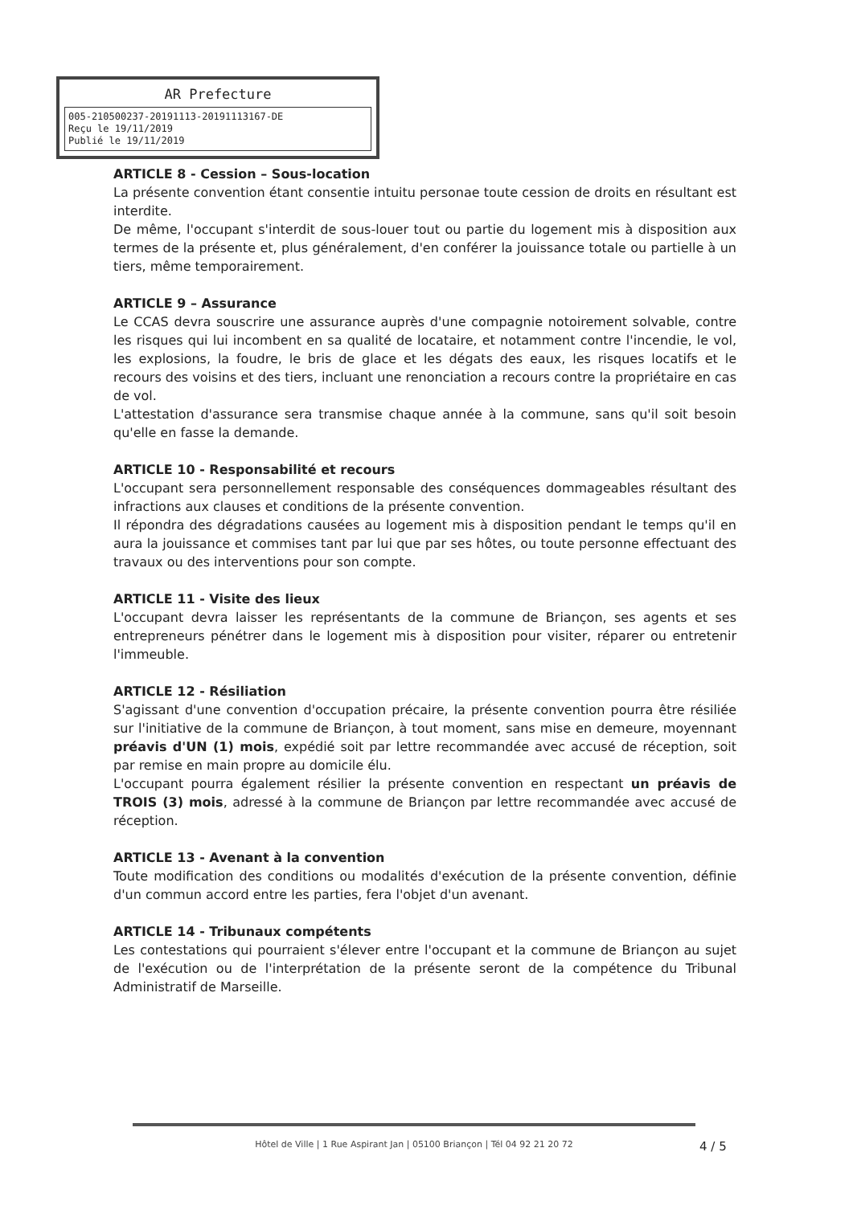AR Prefecture
005-210500237-20191113-20191113167-DE
Reçu le 19/11/2019
Publié le 19/11/2019
ARTICLE 8 - Cession – Sous-location
La présente convention étant consentie intuitu personae toute cession de droits en résultant est interdite.
De même, l'occupant s'interdit de sous-louer tout ou partie du logement mis à disposition aux termes de la présente et, plus généralement, d'en conférer la jouissance totale ou partielle à un tiers, même temporairement.
ARTICLE 9 – Assurance
Le CCAS devra souscrire une assurance auprès d'une compagnie notoirement solvable, contre les risques qui lui incombent en sa qualité de locataire, et notamment contre l'incendie, le vol, les explosions, la foudre, le bris de glace et les dégats des eaux, les risques locatifs et le recours des voisins et des tiers, incluant une renonciation a recours contre la propriétaire en cas de vol.
L'attestation d'assurance sera transmise chaque année à la commune, sans qu'il soit besoin qu'elle en fasse la demande.
ARTICLE 10 - Responsabilité et recours
L'occupant sera personnellement responsable des conséquences dommageables résultant des infractions aux clauses et conditions de la présente convention.
Il répondra des dégradations causées au logement mis à disposition pendant le temps qu'il en aura la jouissance et commises tant par lui que par ses hôtes, ou toute personne effectuant des travaux ou des interventions pour son compte.
ARTICLE 11 - Visite des lieux
L'occupant devra laisser les représentants de la commune de Briançon, ses agents et ses entrepreneurs pénétrer dans le logement mis à disposition pour visiter, réparer ou entretenir l'immeuble.
ARTICLE 12 - Résiliation
S'agissant d'une convention d'occupation précaire, la présente convention pourra être résiliée sur l'initiative de la commune de Briançon, à tout moment, sans mise en demeure, moyennant préavis d'UN (1) mois, expédié soit par lettre recommandée avec accusé de réception, soit par remise en main propre au domicile élu.
L'occupant pourra également résilier la présente convention en respectant un préavis de TROIS (3) mois, adressé à la commune de Briançon par lettre recommandée avec accusé de réception.
ARTICLE 13 - Avenant à la convention
Toute modification des conditions ou modalités d'exécution de la présente convention, définie d'un commun accord entre les parties, fera l'objet d'un avenant.
ARTICLE 14 - Tribunaux compétents
Les contestations qui pourraient s'élever entre l'occupant et la commune de Briançon au sujet de l'exécution ou de l'interprétation de la présente seront de la compétence du Tribunal Administratif de Marseille.
Hôtel de Ville | 1 Rue Aspirant Jan | 05100 Briançon | Tél 04 92 21 20 72
4 / 5